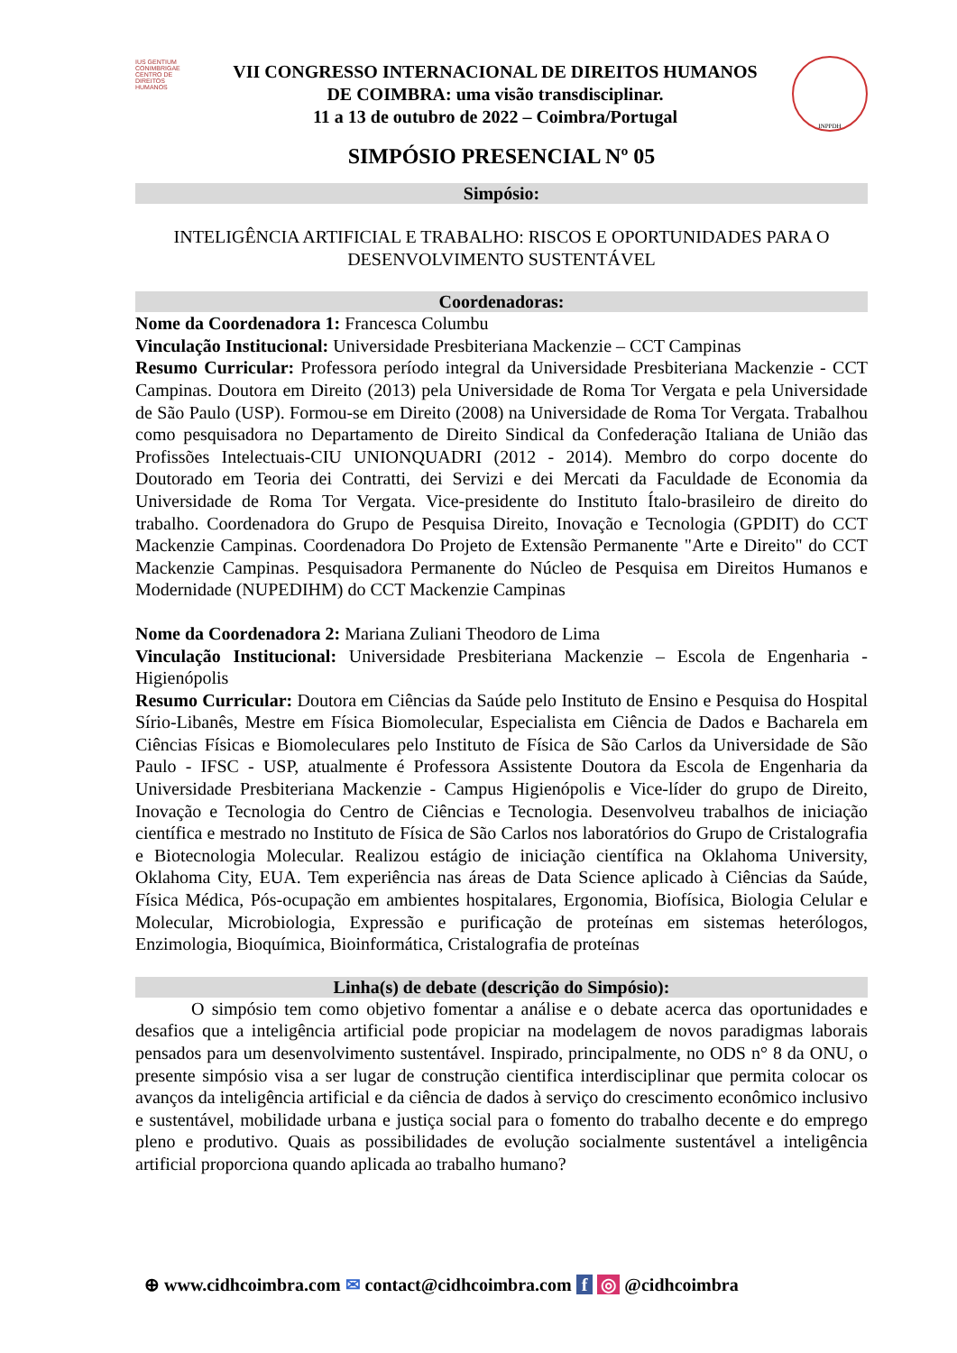IUS GENTIUM CONIMBRIGAE
CENTRO DE DIREITOS HUMANOS
VII CONGRESSO INTERNACIONAL DE DIREITOS HUMANOS
DE COIMBRA: uma visão transdisciplinar.
11 a 13 de outubro de 2022 – Coimbra/Portugal
INPPDH
SIMPÓSIO PRESENCIAL Nº 05
Simpósio:
INTELIGÊNCIA ARTIFICIAL E TRABALHO: RISCOS E OPORTUNIDADES PARA O DESENVOLVIMENTO SUSTENTÁVEL
Coordenadoras:
Nome da Coordenadora 1: Francesca Columbu
Vinculação Institucional: Universidade Presbiteriana Mackenzie – CCT Campinas
Resumo Curricular: Professora período integral da Universidade Presbiteriana Mackenzie - CCT Campinas. Doutora em Direito (2013) pela Universidade de Roma Tor Vergata e pela Universidade de São Paulo (USP). Formou-se em Direito (2008) na Universidade de Roma Tor Vergata. Trabalhou como pesquisadora no Departamento de Direito Sindical da Confederação Italiana de União das Profissões Intelectuais-CIU UNIONQUADRI (2012 - 2014). Membro do corpo docente do Doutorado em Teoria dei Contratti, dei Servizi e dei Mercati da Faculdade de Economia da Universidade de Roma Tor Vergata. Vice-presidente do Instituto Ítalo-brasileiro de direito do trabalho. Coordenadora do Grupo de Pesquisa Direito, Inovação e Tecnologia (GPDIT) do CCT Mackenzie Campinas. Coordenadora Do Projeto de Extensão Permanente "Arte e Direito" do CCT Mackenzie Campinas. Pesquisadora Permanente do Núcleo de Pesquisa em Direitos Humanos e Modernidade (NUPEDIHM) do CCT Mackenzie Campinas
Nome da Coordenadora 2: Mariana Zuliani Theodoro de Lima
Vinculação Institucional: Universidade Presbiteriana Mackenzie – Escola de Engenharia - Higienópolis
Resumo Curricular: Doutora em Ciências da Saúde pelo Instituto de Ensino e Pesquisa do Hospital Sírio-Libanês, Mestre em Física Biomolecular, Especialista em Ciência de Dados e Bacharela em Ciências Físicas e Biomoleculares pelo Instituto de Física de São Carlos da Universidade de São Paulo - IFSC - USP, atualmente é Professora Assistente Doutora da Escola de Engenharia da Universidade Presbiteriana Mackenzie - Campus Higienópolis e Vice-líder do grupo de Direito, Inovação e Tecnologia do Centro de Ciências e Tecnologia. Desenvolveu trabalhos de iniciação científica e mestrado no Instituto de Física de São Carlos nos laboratórios do Grupo de Cristalografia e Biotecnologia Molecular. Realizou estágio de iniciação científica na Oklahoma University, Oklahoma City, EUA. Tem experiência nas áreas de Data Science aplicado à Ciências da Saúde, Física Médica, Pós-ocupação em ambientes hospitalares, Ergonomia, Biofísica, Biologia Celular e Molecular, Microbiologia, Expressão e purificação de proteínas em sistemas heterólogos, Enzimologia, Bioquímica, Bioinformática, Cristalografia de proteínas
Linha(s) de debate (descrição do Simpósio):
O simpósio tem como objetivo fomentar a análise e o debate acerca das oportunidades e desafios que a inteligência artificial pode propiciar na modelagem de novos paradigmas laborais pensados para um desenvolvimento sustentável. Inspirado, principalmente, no ODS n° 8 da ONU, o presente simpósio visa a ser lugar de construção cientifica interdisciplinar que permita colocar os avanços da inteligência artificial e da ciência de dados à serviço do crescimento econômico inclusivo e sustentável, mobilidade urbana e justiça social para o fomento do trabalho decente e do emprego pleno e produtivo. Quais as possibilidades de evolução socialmente sustentável a inteligência artificial proporciona quando aplicada ao trabalho humano?
⊕ www.cidhcoimbra.com ✉ contact@cidhcoimbra.com f ◎ @cidhcoimbra